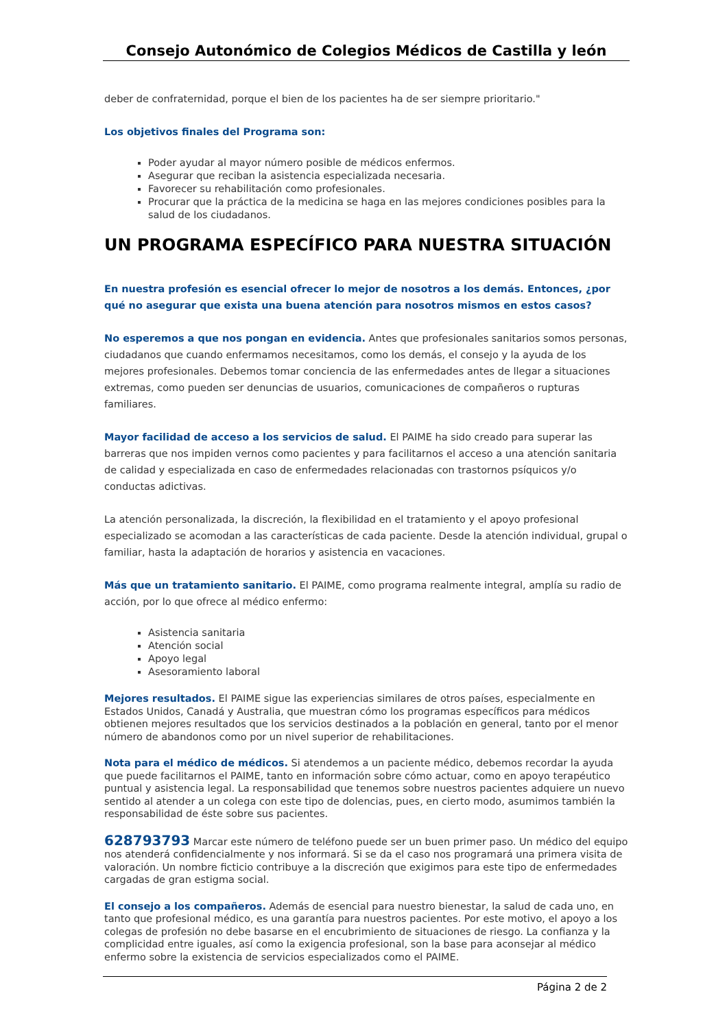Consejo Autonómico de Colegios Médicos de Castilla y león
deber de confraternidad, porque el bien de los pacientes ha de ser siempre prioritario."
Los objetivos finales del Programa son:
Poder ayudar al mayor número posible de médicos enfermos.
Asegurar que reciban la asistencia especializada necesaria.
Favorecer su rehabilitación como profesionales.
Procurar que la práctica de la medicina se haga en las mejores condiciones posibles para la salud de los ciudadanos.
UN PROGRAMA ESPECÍFICO PARA NUESTRA SITUACIÓN
En nuestra profesión es esencial ofrecer lo mejor de nosotros a los demás. Entonces, ¿por qué no asegurar que exista una buena atención para nosotros mismos en estos casos?
No esperemos a que nos pongan en evidencia. Antes que profesionales sanitarios somos personas, ciudadanos que cuando enfermamos necesitamos, como los demás, el consejo y la ayuda de los mejores profesionales. Debemos tomar conciencia de las enfermedades antes de llegar a situaciones extremas, como pueden ser denuncias de usuarios, comunicaciones de compañeros o rupturas familiares.
Mayor facilidad de acceso a los servicios de salud. El PAIME ha sido creado para superar las barreras que nos impiden vernos como pacientes y para facilitarnos el acceso a una atención sanitaria de calidad y especializada en caso de enfermedades relacionadas con trastornos psíquicos y/o conductas adictivas.
La atención personalizada, la discreción, la flexibilidad en el tratamiento y el apoyo profesional especializado se acomodan a las características de cada paciente. Desde la atención individual, grupal o familiar, hasta la adaptación de horarios y asistencia en vacaciones.
Más que un tratamiento sanitario. El PAIME, como programa realmente integral, amplía su radio de acción, por lo que ofrece al médico enfermo:
Asistencia sanitaria
Atención social
Apoyo legal
Asesoramiento laboral
Mejores resultados. El PAIME sigue las experiencias similares de otros países, especialmente en Estados Unidos, Canadá y Australia, que muestran cómo los programas específicos para médicos obtienen mejores resultados que los servicios destinados a la población en general, tanto por el menor número de abandonos como por un nivel superior de rehabilitaciones.
Nota para el médico de médicos. Si atendemos a un paciente médico, debemos recordar la ayuda que puede facilitarnos el PAIME, tanto en información sobre cómo actuar, como en apoyo terapéutico puntual y asistencia legal. La responsabilidad que tenemos sobre nuestros pacientes adquiere un nuevo sentido al atender a un colega con este tipo de dolencias, pues, en cierto modo, asumimos también la responsabilidad de éste sobre sus pacientes.
628793793 Marcar este número de teléfono puede ser un buen primer paso. Un médico del equipo nos atenderá confidencialmente y nos informará. Si se da el caso nos programará una primera visita de valoración. Un nombre ficticio contribuye a la discreción que exigimos para este tipo de enfermedades cargadas de gran estigma social.
El consejo a los compañeros. Además de esencial para nuestro bienestar, la salud de cada uno, en tanto que profesional médico, es una garantía para nuestros pacientes. Por este motivo, el apoyo a los colegas de profesión no debe basarse en el encubrimiento de situaciones de riesgo. La confianza y la complicidad entre iguales, así como la exigencia profesional, son la base para aconsejar al médico enfermo sobre la existencia de servicios especializados como el PAIME.
Página 2 de 2